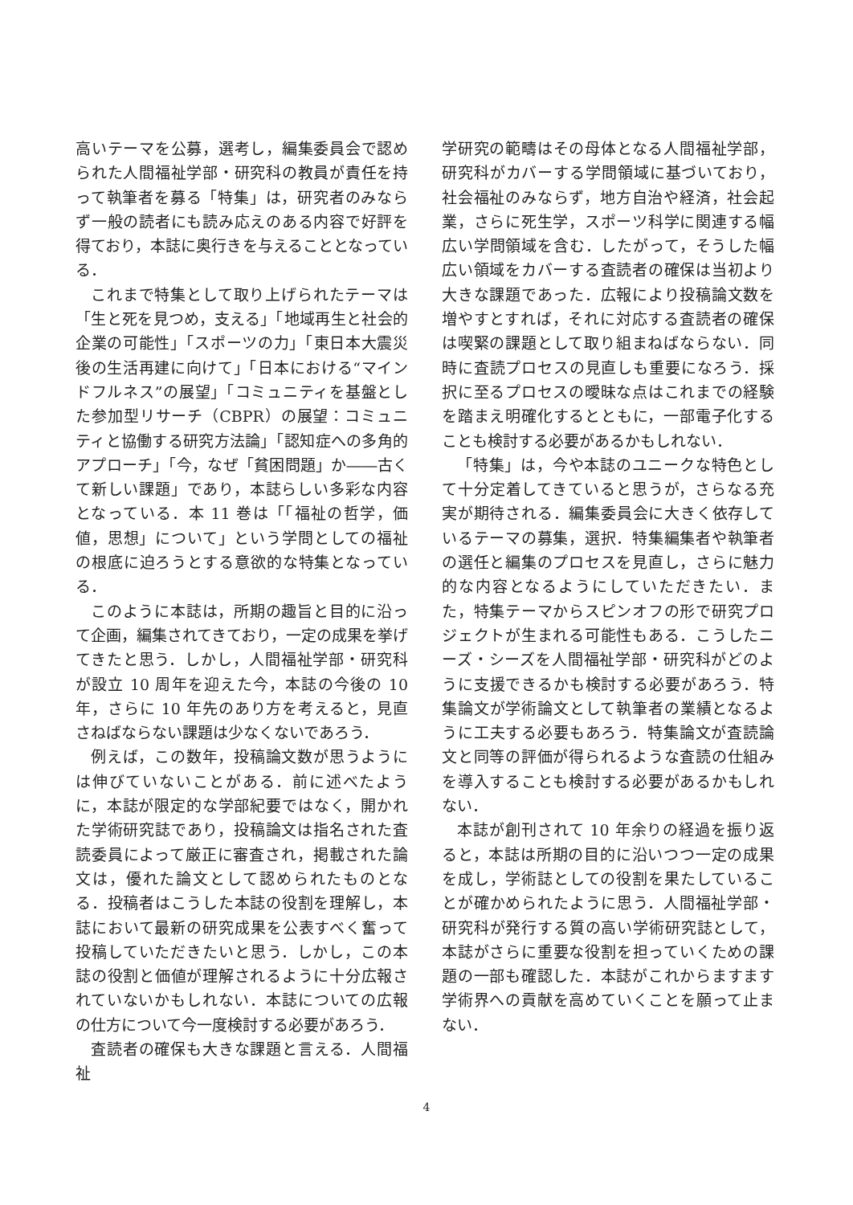高いテーマを公募，選考し，編集委員会で認められた人間福祉学部・研究科の教員が責任を持って執筆者を募る「特集」は，研究者のみならず一般の読者にも読み応えのある内容で好評を得ており，本誌に奥行きを与えることとなっている．
これまで特集として取り上げられたテーマは「生と死を見つめ，支える」「地域再生と社会的企業の可能性」「スポーツの力」「東日本大震災後の生活再建に向けて」「日本における“マインドフルネス”の展望」「コミュニティを基盤とした参加型リサーチ（CBPR）の展望：コミュニティと協働する研究方法論」「認知症への多角的アプローチ」「今，なぜ「貧困問題」か――古くて新しい課題」であり，本誌らしい多彩な内容となっている．本 11 巻は「「福祉の哲学，価値，思想」について」という学問としての福祉の根底に迫ろうとする意欲的な特集となっている．
このように本誌は，所期の趣旨と目的に沿って企画，編集されてきており，一定の成果を挙げてきたと思う．しかし，人間福祉学部・研究科が設立 10 周年を迎えた今，本誌の今後の 10 年，さらに 10 年先のあり方を考えると，見直さねばならない課題は少なくないであろう．
例えば，この数年，投稿論文数が思うようには伸びていないことがある．前に述べたように，本誌が限定的な学部紀要ではなく，開かれた学術研究誌であり，投稿論文は指名された査読委員によって厳正に審査され，掲載された論文は，優れた論文として認められたものとなる．投稿者はこうした本誌の役割を理解し，本誌において最新の研究成果を公表すべく奮って投稿していただきたいと思う．しかし，この本誌の役割と価値が理解されるように十分広報されていないかもしれない．本誌についての広報の仕方について今一度検討する必要があろう．
査読者の確保も大きな課題と言える．人間福祉
学研究の範疇はその母体となる人間福祉学部，研究科がカバーする学問領域に基づいており，社会福祉のみならず，地方自治や経済，社会起業，さらに死生学，スポーツ科学に関連する幅広い学問領域を含む．したがって，そうした幅広い領域をカバーする査読者の確保は当初より大きな課題であった．広報により投稿論文数を増やすとすれば，それに対応する査読者の確保は喫緊の課題として取り組まねばならない．同時に査読プロセスの見直しも重要になろう．採択に至るプロセスの曖昧な点はこれまでの経験を踏まえ明確化するとともに，一部電子化することも検討する必要があるかもしれない．
「特集」は，今や本誌のユニークな特色として十分定着してきていると思うが，さらなる充実が期待される．編集委員会に大きく依存しているテーマの募集，選択．特集編集者や執筆者の選任と編集のプロセスを見直し，さらに魅力的な内容となるようにしていただきたい．また，特集テーマからスピンオフの形で研究プロジェクトが生まれる可能性もある．こうしたニーズ・シーズを人間福祉学部・研究科がどのように支援できるかも検討する必要があろう．特集論文が学術論文として執筆者の業績となるように工夫する必要もあろう．特集論文が査読論文と同等の評価が得られるような査読の仕組みを導入することも検討する必要があるかもしれない．
本誌が創刊されて 10 年余りの経過を振り返ると，本誌は所期の目的に沿いつつ一定の成果を成し，学術誌としての役割を果たしていることが確かめられたように思う．人間福祉学部・研究科が発行する質の高い学術研究誌として，本誌がさらに重要な役割を担っていくための課題の一部も確認した．本誌がこれからますます学術界への貢献を高めていくことを願って止まない．
4